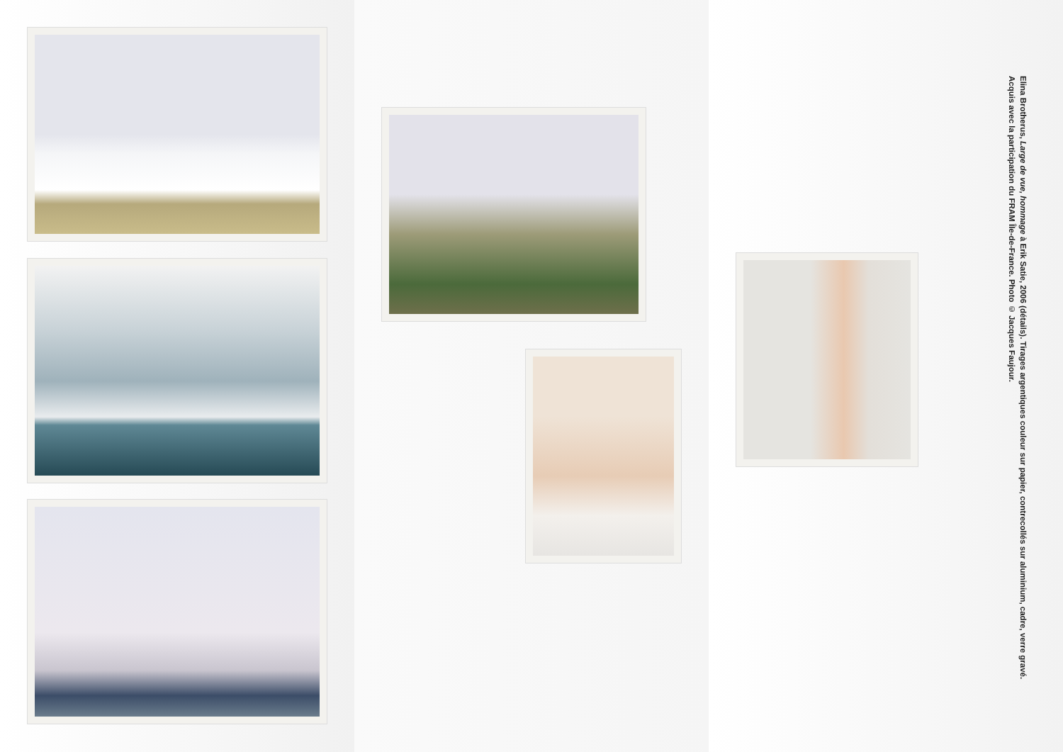Elina Brotherus, Large de vue, hommage à Erik Satie, 2006 (détails). Tirages argentiques couleur sur papier, contrecollés sur aluminium, cadre, verre gravé.
Acquis avec la participation du FRAM Île-de-France. Photo © Jacques Faujour.